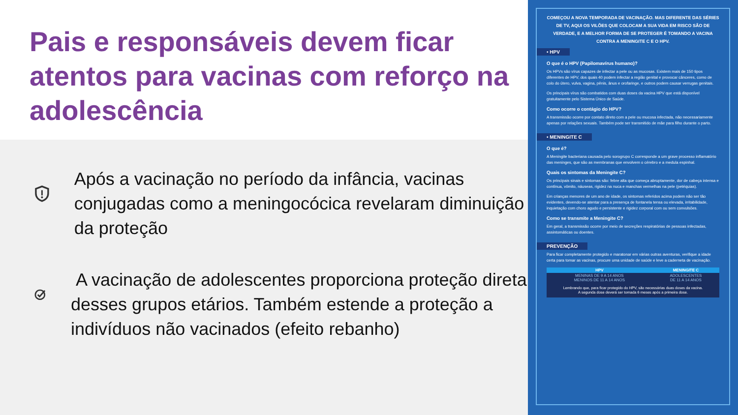Pais e responsáveis devem ficar atentos para vacinas com reforço na adolescência
Após a vacinação no período da infância, vacinas conjugadas como a meningocócica revelaram diminuição da proteção
A vacinação de adolescentes proporciona proteção direta desses grupos etários. Também estende a proteção a indivíduos não vacinados (efeito rebanho)
COMEÇOU A NOVA TEMPORADA DE VACINAÇÃO. MAS DIFERENTE DAS SÉRIES DE TV, AQUI OS VILÕES QUE COLOCAM A SUA VIDA EM RISCO SÃO DE VERDADE, E A MELHOR FORMA DE SE PROTEGER É TOMANDO A VACINA CONTRA A MENINGITE C E O HPV.
• HPV
O que é o HPV (Papilomavírus humano)?
Os HPVs são vírus capazes de infectar a pele ou as mucosas. Existem mais de 150 tipos diferentes de HPV, dos quais 40 podem infectar a região genital e provocar cânceres, como de colo do útero, vulva, vagina, pênis, ânus e orofaringe, e outros podem causar verrugas genitais.
Os principais vírus são combatidos com duas doses da vacina HPV que está disponível gratuitamente pelo Sistema Único de Saúde.
Como ocorre o contágio do HPV?
A transmissão ocorre por contato direto com a pele ou mucosa infectada, não necessariamente apenas por relações sexuais. Também pode ser transmitido de mãe para filho durante o parto.
• MENINGITE C
O que é?
A Meningite bacteriana causada pelo sorogrupo C corresponde a um grave processo inflamatório das meninges, que são as membranas que envolvem o cérebro e a medula espinhal.
Quais os sintomas da Meningite C?
Os principais sinais e sintomas são: febre alta que começa abruptamente, dor de cabeça intensa e contínua, vômito, náuseas, rigidez na nuca e manchas vermelhas na pele (petéquias).
Em crianças menores de um ano de idade, os sintomas referidos acima podem não ser tão evidentes, devendo-se atentar para a presença de fontanela tensa ou elevada, irritabilidade, inquietação com choro agudo e persistente e rigidez corporal com ou sem convulsões.
Como se transmite a Meningite C?
Em geral, a transmissão ocorre por meio de secreções respiratórias de pessoas infectadas, assintomáticas ou doentes.
PREVENÇÃO
Para ficar completamente protegido e maratonar em várias outras aventuras, verifique a idade certa para tomar as vacinas, procure uma unidade de saúde e leve a caderneta de vacinação.
| HPV | MENINGITE C |
| --- | --- |
| MENINAS DE 9 A 14 ANOS MENINOS DE 11 A 14 ANOS | ADOLESCENTES DE 11 A 14 ANOS |
Lembrando que, para ficar protegido do HPV, são necessárias duas doses da vacina.
A segunda dose deverá ser tomada 6 meses após a primeira dose.